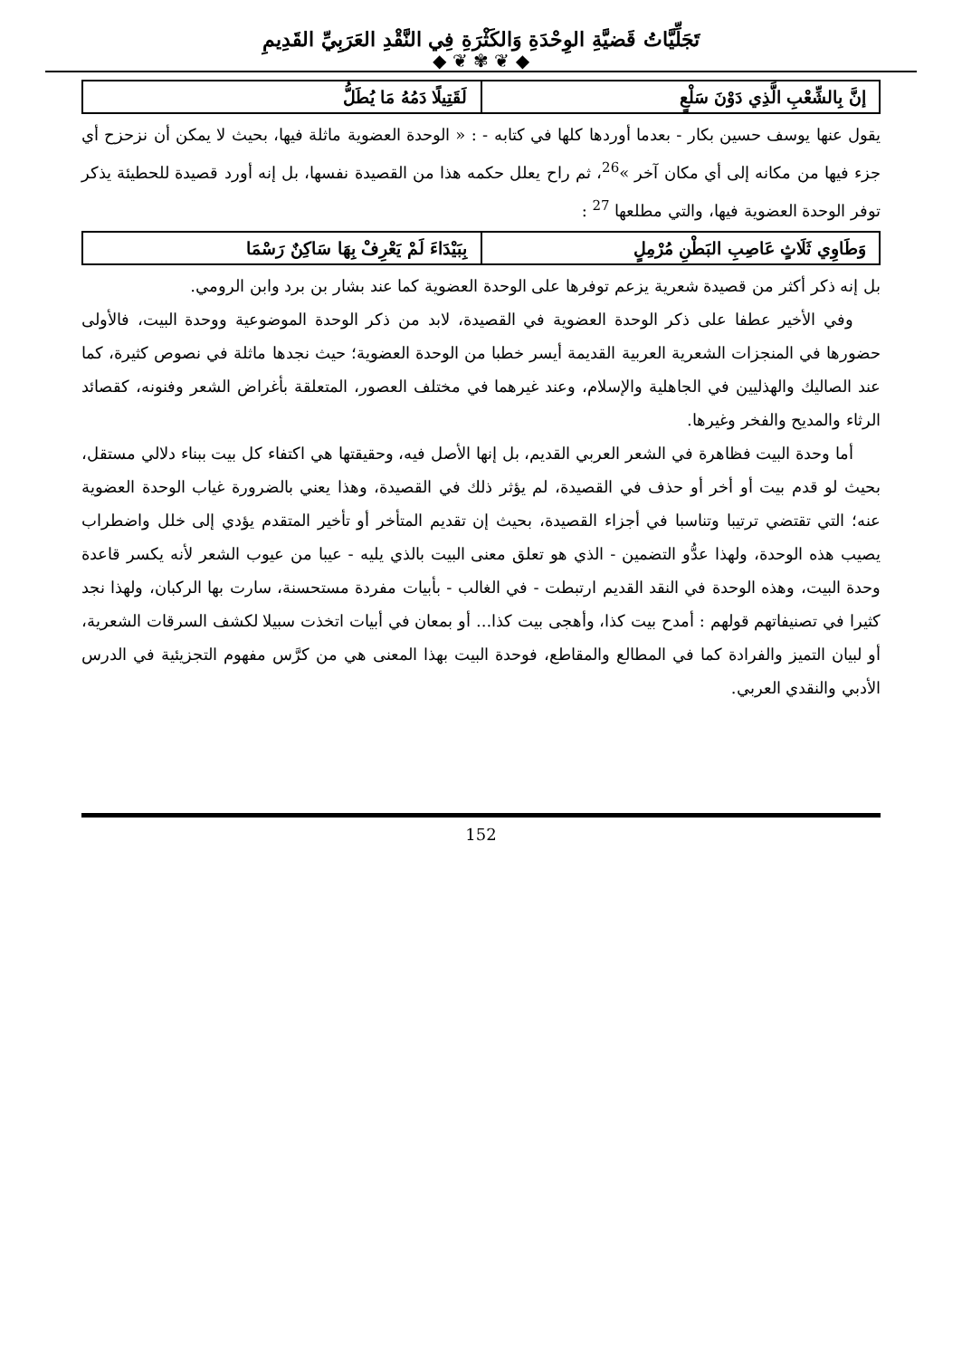تَجَلِّيَّاتُ قَضيَّةِ الوِحْدَةِ وَالكَثْرَةِ فِي النَّقْدِ العَرَبِيِّ القَدِيمِ
◆ ❦ ✾ ❦ ◆
| إنَّ بِالشِّعْبِ الَّذِي دَوْنَ سَلْعٍ | لَقَتِيلًا دَمُهُ مَا يُطَلُّ |
يقول عنها يوسف حسين بكار - بعدما أوردها كلها في كتابه - : « الوحدة العضوية ماثلة فيها، بحيث لا يمكن أن نزحزح أي جزء فيها من مكانه إلى أي مكان آخر »<sup>26</sup>، ثم راح يعلل حكمه هذا من القصيدة نفسها، بل إنه أورد قصيدة للحطيئة يذكر توفر الوحدة العضوية فيها، والتي مطلعها <sup>27</sup> :
| وَطَاوِي ثَلَاثٍ عَاصِبِ البَطْنِ مُرْمِلٍ | بِبَيْدَاءَ لَمْ يَعْرِفْ بِهَا سَاكِنٌ رَسْمَا |
بل إنه ذكر أكثر من قصيدة شعرية يزعم توفرها على الوحدة العضوية كما عند بشار بن برد وابن الرومي.
وفي الأخير عطفا على ذكر الوحدة العضوية في القصيدة، لابد من ذكر الوحدة الموضوعية ووحدة البيت، فالأولى حضورها في المنجزات الشعرية العربية القديمة أيسر خطبا من الوحدة العضوية؛ حيث نجدها ماثلة في نصوص كثيرة، كما عند الصاليك والهذليين في الجاهلية والإسلام، وعند غيرهما في مختلف العصور، المتعلقة بأغراض الشعر وفنونه، كقصائد الرثاء والمديح والفخر وغيرها.
أما وحدة البيت فظاهرة في الشعر العربي القديم، بل إنها الأصل فيه، وحقيقتها هي اكتفاء كل بيت ببناء دلالي مستقل، بحيث لو قدم بيت أو أخر أو حذف في القصيدة، لم يؤثر ذلك في القصيدة، وهذا يعني بالضرورة غياب الوحدة العضوية عنه؛ التي تقتضي ترتيبا وتناسبا في أجزاء القصيدة، بحيث إن تقديم المتأخر أو تأخير المتقدم يؤدي إلى خلل واضطراب يصيب هذه الوحدة، ولهذا عدُّو التضمين - الذي هو تعلق معنى البيت بالذي يليه - عيبا من عيوب الشعر لأنه يكسر قاعدة وحدة البيت، وهذه الوحدة في النقد القديم ارتبطت - في الغالب - بأبيات مفردة مستحسنة، سارت بها الركبان، ولهذا نجد كثيرا في تصنيفاتهم قولهم : أمدح بيت كذا، وأهجى بيت كذا... أو بمعان في أبيات اتخذت سبيلا لكشف السرقات الشعرية، أو لبيان التميز والفرادة كما في المطالع والمقاطع، فوحدة البيت بهذا المعنى هي من كرَّس مفهوم التجزيئية في الدرس الأدبي والنقدي العربي.
152